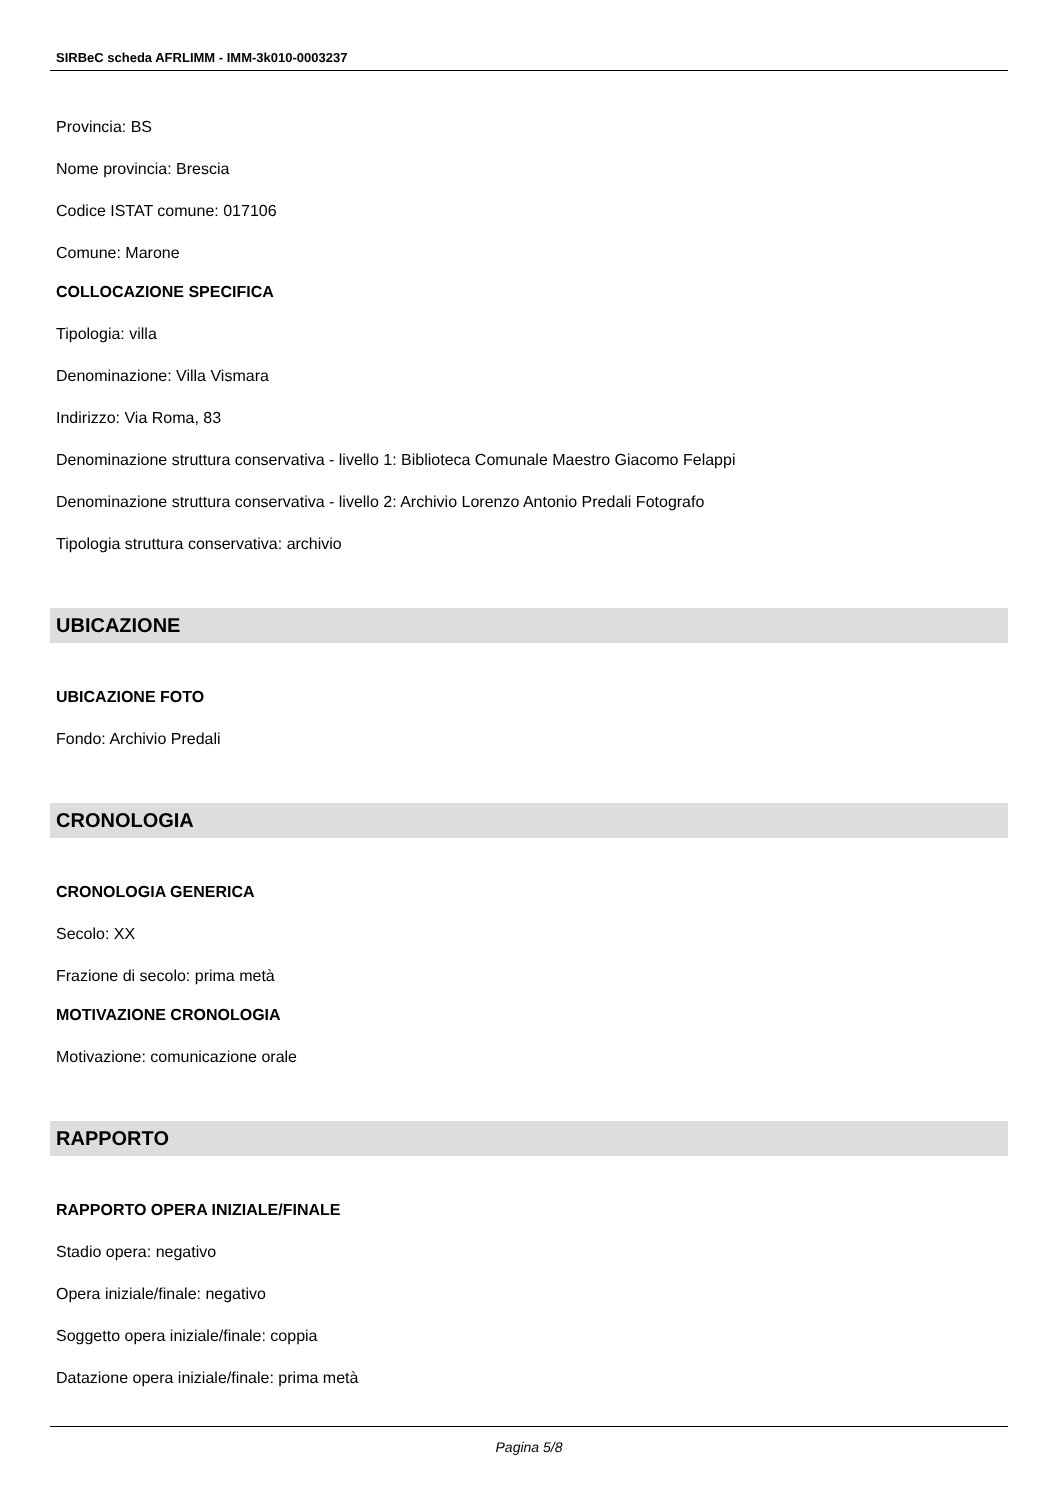SIRBeC scheda AFRLIMM - IMM-3k010-0003237
Provincia: BS
Nome provincia: Brescia
Codice ISTAT comune: 017106
Comune: Marone
COLLOCAZIONE SPECIFICA
Tipologia: villa
Denominazione: Villa Vismara
Indirizzo: Via Roma, 83
Denominazione struttura conservativa - livello 1: Biblioteca Comunale Maestro Giacomo Felappi
Denominazione struttura conservativa - livello 2: Archivio Lorenzo Antonio Predali Fotografo
Tipologia struttura conservativa: archivio
UBICAZIONE
UBICAZIONE FOTO
Fondo: Archivio Predali
CRONOLOGIA
CRONOLOGIA GENERICA
Secolo: XX
Frazione di secolo: prima metà
MOTIVAZIONE CRONOLOGIA
Motivazione: comunicazione orale
RAPPORTO
RAPPORTO OPERA INIZIALE/FINALE
Stadio opera: negativo
Opera iniziale/finale: negativo
Soggetto opera iniziale/finale: coppia
Datazione opera iniziale/finale: prima metà
Pagina 5/8